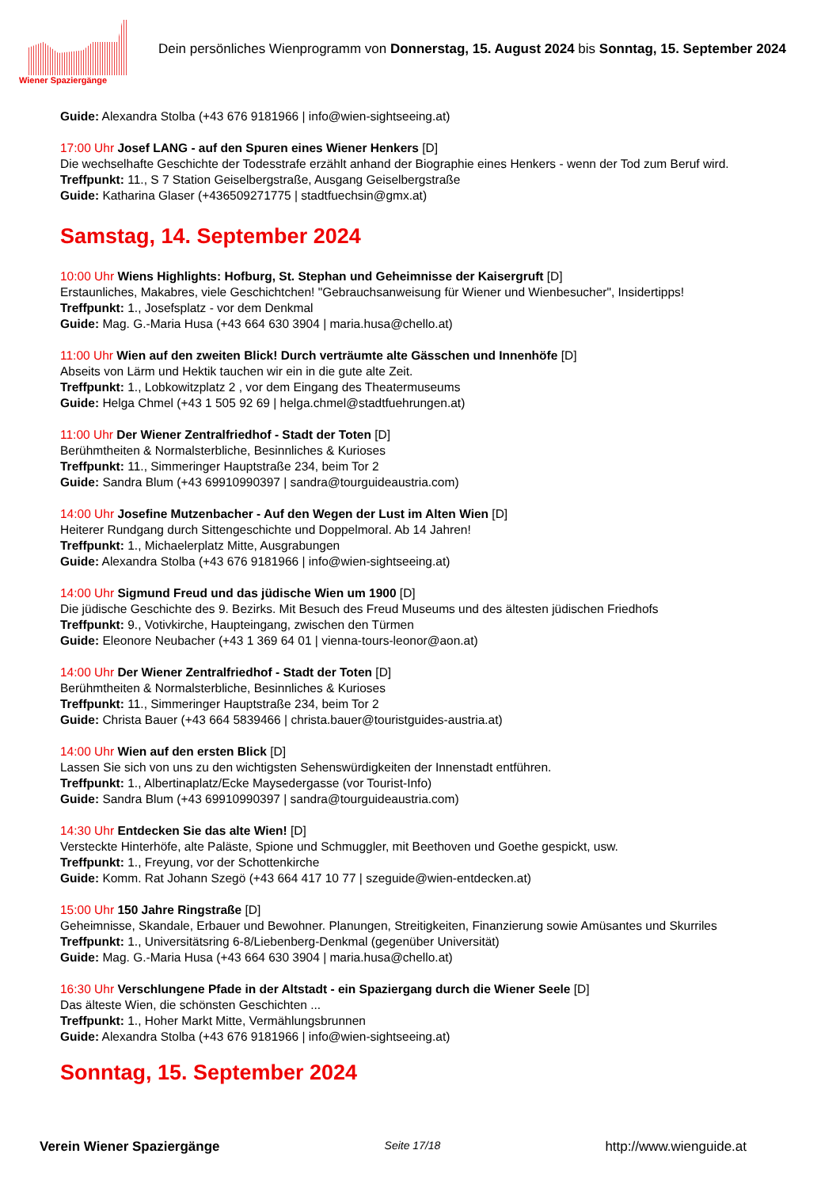Wiener Spaziergänge
Dein persönliches Wienprogramm von Donnerstag, 15. August 2024 bis Sonntag, 15. September 2024
Guide: Alexandra Stolba (+43 676 9181966 | info@wien-sightseeing.at)
17:00 Uhr Josef LANG - auf den Spuren eines Wiener Henkers [D]
Die wechselhafte Geschichte der Todesstrafe erzählt anhand der Biographie eines Henkers - wenn der Tod zum Beruf wird.
Treffpunkt: 11., S 7 Station Geiselbergstraße, Ausgang Geiselbergstraße
Guide: Katharina Glaser (+436509271775 | stadtfuechsin@gmx.at)
Samstag, 14. September 2024
10:00 Uhr Wiens Highlights: Hofburg, St. Stephan und Geheimnisse der Kaisergruft [D]
Erstaunliches, Makabres, viele Geschichtchen! "Gebrauchsanweisung für Wiener und Wienbesucher", Insidertipps!
Treffpunkt: 1., Josefsplatz - vor dem Denkmal
Guide: Mag. G.-Maria Husa (+43 664 630 3904 | maria.husa@chello.at)
11:00 Uhr Wien auf den zweiten Blick! Durch verträumte alte Gässchen und Innenhöfe [D]
Abseits von Lärm und Hektik tauchen wir ein in die gute alte Zeit.
Treffpunkt: 1., Lobkowitzplatz 2 , vor dem Eingang des Theatermuseums
Guide: Helga Chmel (+43 1 505 92 69 | helga.chmel@stadtfuehrungen.at)
11:00 Uhr Der Wiener Zentralfriedhof - Stadt der Toten [D]
Berühmtheiten & Normalsterbliche, Besinnliches & Kurioses
Treffpunkt: 11., Simmeringer Hauptstraße 234, beim Tor 2
Guide: Sandra Blum (+43 69910990397 | sandra@tourguideaustria.com)
14:00 Uhr Josefine Mutzenbacher - Auf den Wegen der Lust im Alten Wien [D]
Heiterer Rundgang durch Sittengeschichte und Doppelmoral. Ab 14 Jahren!
Treffpunkt: 1., Michaelerplatz Mitte, Ausgrabungen
Guide: Alexandra Stolba (+43 676 9181966 | info@wien-sightseeing.at)
14:00 Uhr Sigmund Freud und das jüdische Wien um 1900 [D]
Die jüdische Geschichte des 9. Bezirks. Mit Besuch des Freud Museums und des ältesten jüdischen Friedhofs
Treffpunkt: 9., Votivkirche, Haupteingang, zwischen den Türmen
Guide: Eleonore Neubacher (+43 1 369 64 01 | vienna-tours-leonor@aon.at)
14:00 Uhr Der Wiener Zentralfriedhof - Stadt der Toten [D]
Berühmtheiten & Normalsterbliche, Besinnliches & Kurioses
Treffpunkt: 11., Simmeringer Hauptstraße 234, beim Tor 2
Guide: Christa Bauer (+43 664 5839466 | christa.bauer@touristguides-austria.at)
14:00 Uhr Wien auf den ersten Blick [D]
Lassen Sie sich von uns zu den wichtigsten Sehenswürdigkeiten der Innenstadt entführen.
Treffpunkt: 1., Albertinaplatz/Ecke Maysedergasse (vor Tourist-Info)
Guide: Sandra Blum (+43 69910990397 | sandra@tourguideaustria.com)
14:30 Uhr Entdecken Sie das alte Wien! [D]
Versteckte Hinterhöfe, alte Paläste, Spione und Schmuggler, mit Beethoven und Goethe gespickt, usw.
Treffpunkt: 1., Freyung, vor der Schottenkirche
Guide: Komm. Rat Johann Szegö (+43 664 417 10 77 | szeguide@wien-entdecken.at)
15:00 Uhr 150 Jahre Ringstraße [D]
Geheimnisse, Skandale, Erbauer und Bewohner. Planungen, Streitigkeiten, Finanzierung sowie Amüsantes und Skurriles
Treffpunkt: 1., Universitätsring 6-8/Liebenberg-Denkmal (gegenüber Universität)
Guide: Mag. G.-Maria Husa (+43 664 630 3904 | maria.husa@chello.at)
16:30 Uhr Verschlungene Pfade in der Altstadt - ein Spaziergang durch die Wiener Seele [D]
Das älteste Wien, die schönsten Geschichten ...
Treffpunkt: 1., Hoher Markt Mitte, Vermählungsbrunnen
Guide: Alexandra Stolba (+43 676 9181966 | info@wien-sightseeing.at)
Sonntag, 15. September 2024
Verein Wiener Spaziergänge Seite 17/18 http://www.wienguide.at